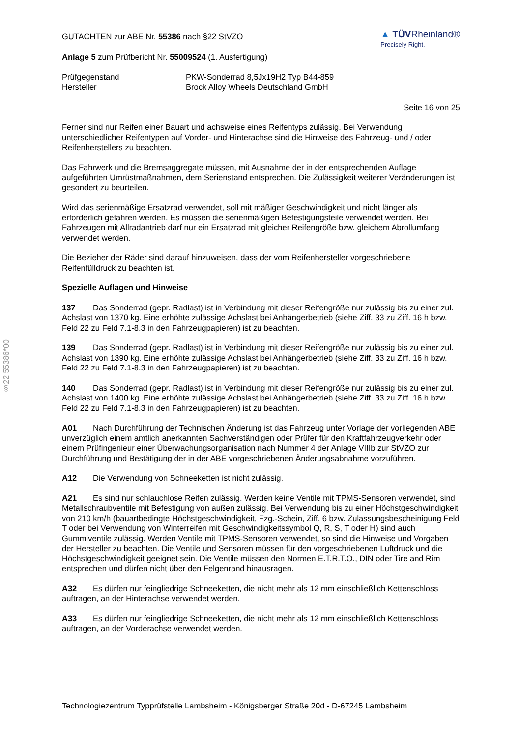§22 55386*00
GUTACHTEN zur ABE Nr. 55386 nach §22 StVZO
Anlage 5 zum Prüfbericht Nr. 55009524 (1. Ausfertigung)
▲ TÜVRheinland®
Precisely Right.
Prüfgegenstand
Hersteller
PKW-Sonderrad 8,5Jx19H2 Typ B44-859
Brock Alloy Wheels Deutschland GmbH
Seite 16 von 25
Ferner sind nur Reifen einer Bauart und achsweise eines Reifentyps zulässig. Bei Verwendung unterschiedlicher Reifentypen auf Vorder- und Hinterachse sind die Hinweise des Fahrzeug- und / oder Reifenherstellers zu beachten.
Das Fahrwerk und die Bremsaggregate müssen, mit Ausnahme der in der entsprechenden Auflage aufgeführten Umrüstmaßnahmen, dem Serienstand entsprechen. Die Zulässigkeit weiterer Veränderungen ist gesondert zu beurteilen.
Wird das serienmäßige Ersatzrad verwendet, soll mit mäßiger Geschwindigkeit und nicht länger als erforderlich gefahren werden. Es müssen die serienmäßigen Befestigungsteile verwendet werden. Bei Fahrzeugen mit Allradantrieb darf nur ein Ersatzrad mit gleicher Reifengröße bzw. gleichem Abrollumfang verwendet werden.
Die Bezieher der Räder sind darauf hinzuweisen, dass der vom Reifenhersteller vorgeschriebene Reifenfülldruck zu beachten ist.
Spezielle Auflagen und Hinweise
137 Das Sonderrad (gepr. Radlast) ist in Verbindung mit dieser Reifengröße nur zulässig bis zu einer zul. Achslast von 1370 kg. Eine erhöhte zulässige Achslast bei Anhängerbetrieb (siehe Ziff. 33 zu Ziff. 16 h bzw. Feld 22 zu Feld 7.1-8.3 in den Fahrzeugpapieren) ist zu beachten.
139 Das Sonderrad (gepr. Radlast) ist in Verbindung mit dieser Reifengröße nur zulässig bis zu einer zul. Achslast von 1390 kg. Eine erhöhte zulässige Achslast bei Anhängerbetrieb (siehe Ziff. 33 zu Ziff. 16 h bzw. Feld 22 zu Feld 7.1-8.3 in den Fahrzeugpapieren) ist zu beachten.
140 Das Sonderrad (gepr. Radlast) ist in Verbindung mit dieser Reifengröße nur zulässig bis zu einer zul. Achslast von 1400 kg. Eine erhöhte zulässige Achslast bei Anhängerbetrieb (siehe Ziff. 33 zu Ziff. 16 h bzw. Feld 22 zu Feld 7.1-8.3 in den Fahrzeugpapieren) ist zu beachten.
A01 Nach Durchführung der Technischen Änderung ist das Fahrzeug unter Vorlage der vorliegenden ABE unverzüglich einem amtlich anerkannten Sachverständigen oder Prüfer für den Kraftfahrzeugverkehr oder einem Prüfingenieur einer Überwachungsorganisation nach Nummer 4 der Anlage VIIIb zur StVZO zur Durchführung und Bestätigung der in der ABE vorgeschriebenen Änderungsabnahme vorzuführen.
A12 Die Verwendung von Schneeketten ist nicht zulässig.
A21 Es sind nur schlauchlose Reifen zulässig. Werden keine Ventile mit TPMS-Sensoren verwendet, sind Metallschraubventile mit Befestigung von außen zulässig. Bei Verwendung bis zu einer Höchstgeschwindigkeit von 210 km/h (bauartbedingte Höchstgeschwindigkeit, Fzg.-Schein, Ziff. 6 bzw. Zulassungsbescheinigung Feld T oder bei Verwendung von Winterreifen mit Geschwindigkeitssymbol Q, R, S, T oder H) sind auch Gummiventile zulässig. Werden Ventile mit TPMS-Sensoren verwendet, so sind die Hinweise und Vorgaben der Hersteller zu beachten. Die Ventile und Sensoren müssen für den vorgeschriebenen Luftdruck und die Höchstgeschwindigkeit geeignet sein. Die Ventile müssen den Normen E.T.R.T.O., DIN oder Tire and Rim entsprechen und dürfen nicht über den Felgenrand hinausragen.
A32 Es dürfen nur feingliedrige Schneeketten, die nicht mehr als 12 mm einschließlich Kettenschloss auftragen, an der Hinterachse verwendet werden.
A33 Es dürfen nur feingliedrige Schneeketten, die nicht mehr als 12 mm einschließlich Kettenschloss auftragen, an der Vorderachse verwendet werden.
Technologiezentrum Typprüfstelle Lambsheim - Königsberger Straße 20d - D-67245 Lambsheim